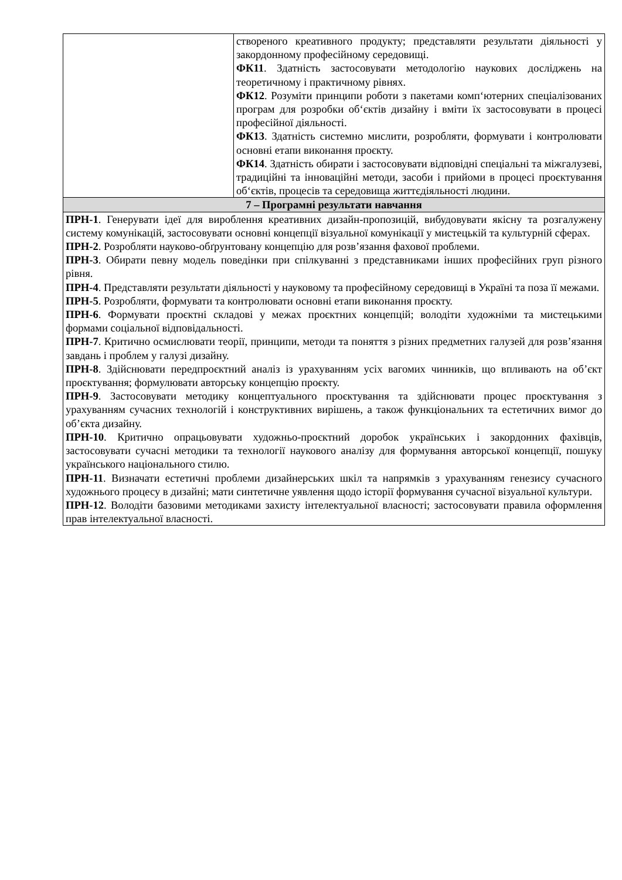| | створеного креативного продукту; представляти результати діяльності у закордонному професійному середовищі. ФК11 . Здатність застосовувати методологію наукових досліджень на теоретичному і практичному рівнях. ФК12 . Розуміти принципи роботи з пакетами комп‘ютерних спеціалізованих програм для розробки об‘єктів дизайну і вміти їх застосовувати в процесі професійної діяльності. ФК13 . Здатність системно мислити, розробляти, формувати і контролювати основні етапи виконання проєкту. ФК14 . Здатність обирати і застосовувати відповідні спеціальні та міжгалузеві, традиційні та інноваційні методи, засоби і прийоми в процесі проєктування об‘єктів, процесів та середовища життєдіяльності людини. |
| 7 – Програмні результати навчання | |
| ПРН-1 . Генерувати ідеї для вироблення креативних дизайн-пропозицій, вибудовувати якісну та розгалужену систему комунікацій, застосовувати основні концепції візуальної комунікації у мистецькій та культурній сферах. ПРН-2 . Розробляти науково-обґрунтовану концепцію для розв’язання фахової проблеми. ПРН-3 . Обирати певну модель поведінки при спілкуванні з представниками інших професійних груп різного рівня. ПРН-4 . Представляти результати діяльності у науковому та професійному середовищі в Україні та поза її межами. ПРН-5 . Розробляти, формувати та контролювати основні етапи виконання проєкту. ПРН-6 . Формувати проєктні складові у межах проєктних концепцій; володіти художніми та мистецькими формами соціальної відповідальності. ПРН-7 . Критично осмислювати теорії, принципи, методи та поняття з різних предметних галузей для розв’язання завдань і проблем у галузі дизайну. ПРН-8 . Здійснювати передпроєктний аналіз із урахуванням усіх вагомих чинників, що впливають на об’єкт проєктування; формулювати авторську концепцію проєкту. ПРН-9 . Застосовувати методику концептуального проєктування та здійснювати процес проєктування з урахуванням сучасних технологій і конструктивних вирішень, а також функціональних та естетичних вимог до об’єкта дизайну. ПРН-10 . Критично опрацьовувати художньо-проєктний доробок українських і закордонних фахівців, застосовувати сучасні методики та технології наукового аналізу для формування авторської концепції, пошуку українського національного стилю. ПРН-11 . Визначати естетичні проблеми дизайнерських шкіл та напрямків з урахуванням генезису сучасного художнього процесу в дизайні; мати синтетичне уявлення щодо історії формування сучасної візуальної культури. ПРН-12 . Володіти базовими методиками захисту інтелектуальної власності; застосовувати правила оформлення прав інтелектуальної власності. | |